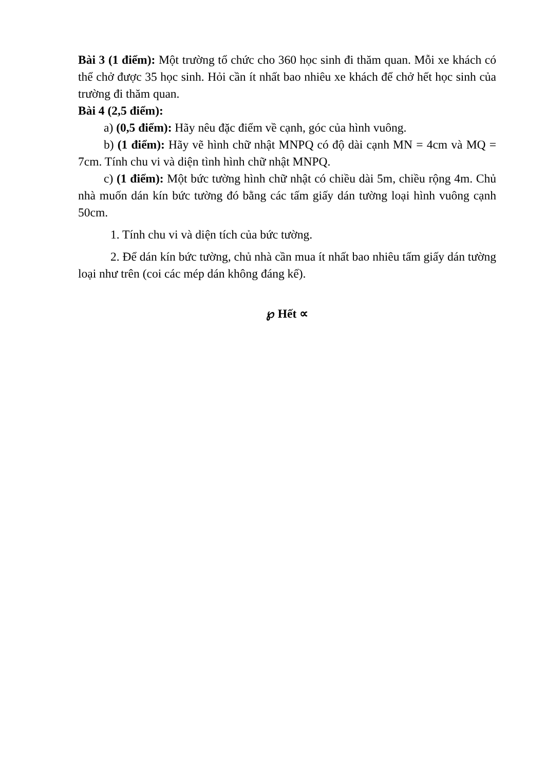Bài 3 (1 điểm): Một trường tổ chức cho 360 học sinh đi thăm quan. Mỗi xe khách có thể chở được 35 học sinh. Hỏi cần ít nhất bao nhiêu xe khách để chở hết học sinh của trường đi thăm quan.
Bài 4 (2,5 điểm):
a) (0,5 điểm): Hãy nêu đặc điểm về cạnh, góc của hình vuông.
b) (1 điểm): Hãy vẽ hình chữ nhật MNPQ có độ dài cạnh MN = 4cm và MQ = 7cm. Tính chu vi và diện tình hình chữ nhật MNPQ.
c) (1 điểm): Một bức tường hình chữ nhật có chiều dài 5m, chiều rộng 4m. Chủ nhà muốn dán kín bức tường đó bằng các tấm giấy dán tường loại hình vuông cạnh 50cm.
1. Tính chu vi và diện tích của bức tường.
2. Để dán kín bức tường, chủ nhà cần mua ít nhất bao nhiêu tấm giấy dán tường loại như trên (coi các mép dán không đáng kể).
℘ Hết ∝